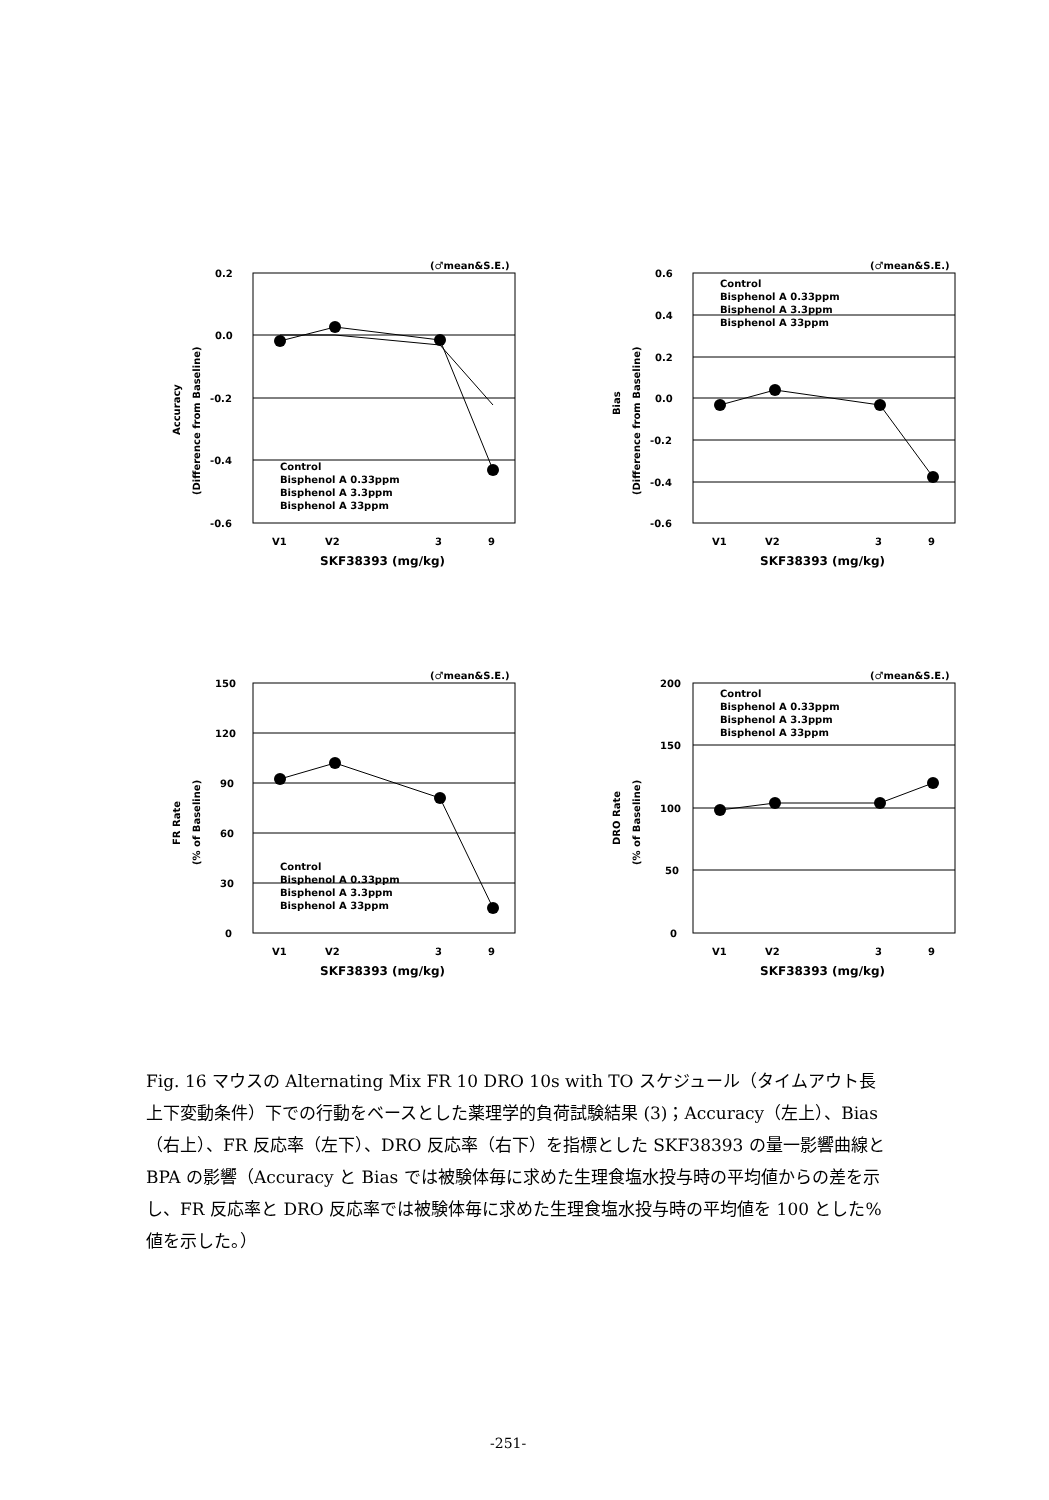(♂mean&S.E.)
0.2
0.0
-0.2
-0.4
-0.6
Accuracy
(Difference from Baseline)
Control
Bisphenol A 0.33ppm
Bisphenol A 3.3ppm
Bisphenol A 33ppm
V1
V2
3
9
SKF38393 (mg/kg)
(♂mean&S.E.)
0.6
0.4
0.2
0.0
-0.2
-0.4
-0.6
Bias
(Difference from Baseline)
Control
Bisphenol A 0.33ppm
Bisphenol A 3.3ppm
Bisphenol A 33ppm
V1
V2
3
9
SKF38393 (mg/kg)
(♂mean&S.E.)
150
120
90
60
30
0
FR Rate
(% of Baseline)
Control
Bisphenol A 0.33ppm
Bisphenol A 3.3ppm
Bisphenol A 33ppm
V1
V2
3
9
SKF38393 (mg/kg)
(♂mean&S.E.)
200
150
100
50
0
DRO Rate
(% of Baseline)
Control
Bisphenol A 0.33ppm
Bisphenol A 3.3ppm
Bisphenol A 33ppm
V1
V2
3
9
SKF38393 (mg/kg)
Fig. 16 マウスの Alternating Mix FR 10 DRO 10s with TO スケジュール（タイムアウト長上下変動条件）下での行動をベースとした薬理学的負荷試験結果 (3)；Accuracy（左上）、Bias（右上）、FR 反応率（左下）、DRO 反応率（右下）を指標とした SKF38393 の量一影響曲線と BPA の影響（Accuracy と Bias では被験体毎に求めた生理食塩水投与時の平均値からの差を示し、FR 反応率と DRO 反応率では被験体毎に求めた生理食塩水投与時の平均値を 100 とした%値を示した。）
-251-